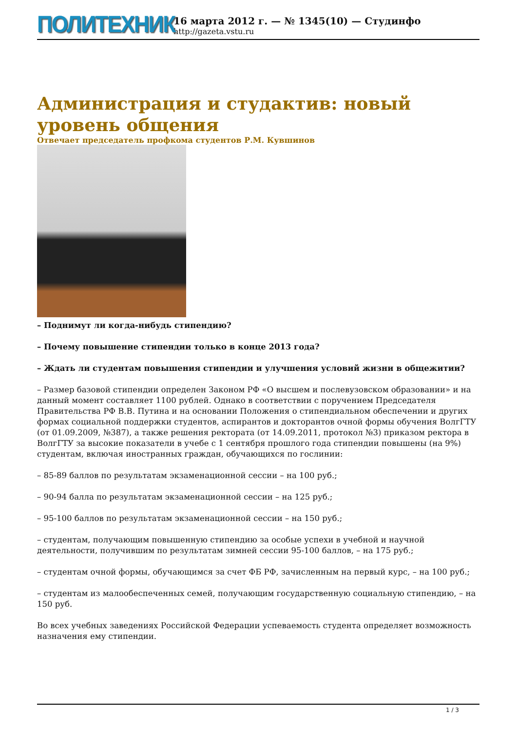ПОЛИТЕХНИК
16 марта 2012 г. — № 1345(10) — Студинфо
http://gazeta.vstu.ru
Администрация и студактив: новый уровень общения
Отвечает председатель профкома студентов Р.М. Кувшинов
– Поднимут ли когда-нибудь стипендию?
– Почему повышение стипендии только в конце 2013 года?
– Ждать ли студентам повышения стипендии и улучшения условий жизни в общежитии?
– Размер базовой стипендии определен Законом РФ «О высшем и послевузовском образовании» и на данный момент составляет 1100 рублей. Однако в соответствии с поручением Председателя Правительства РФ В.В. Путина и на основании Положения о стипендиальном обеспечении и других формах социальной поддержки студентов, аспирантов и докторантов очной формы обучения ВолгГТУ (от 01.09.2009, №387), а также решения ректората (от 14.09.2011, протокол №3) приказом ректора в ВолгГТУ за высокие показатели в учебе с 1 сентября прошлого года стипендии повышены (на 9%) студентам, включая иностранных граждан, обучающихся по гослинии:
– 85-89 баллов по результатам экзаменационной сессии – на 100 руб.;
– 90-94 балла по результатам экзаменационной сессии – на 125 руб.;
– 95-100 баллов по результатам экзаменационной сессии – на 150 руб.;
– студентам, получающим повышенную стипендию за особые успехи в учебной и научной деятельности, получившим по результатам зимней сессии 95-100 баллов, – на 175 руб.;
– студентам очной формы, обучающимся за счет ФБ РФ, зачисленным на первый курс, – на 100 руб.;
– студентам из малообеспеченных семей, получающим государственную социальную стипендию, – на 150 руб.
Во всех учебных заведениях Российской Федерации успеваемость студента определяет возможность назначения ему стипендии.
1 / 3